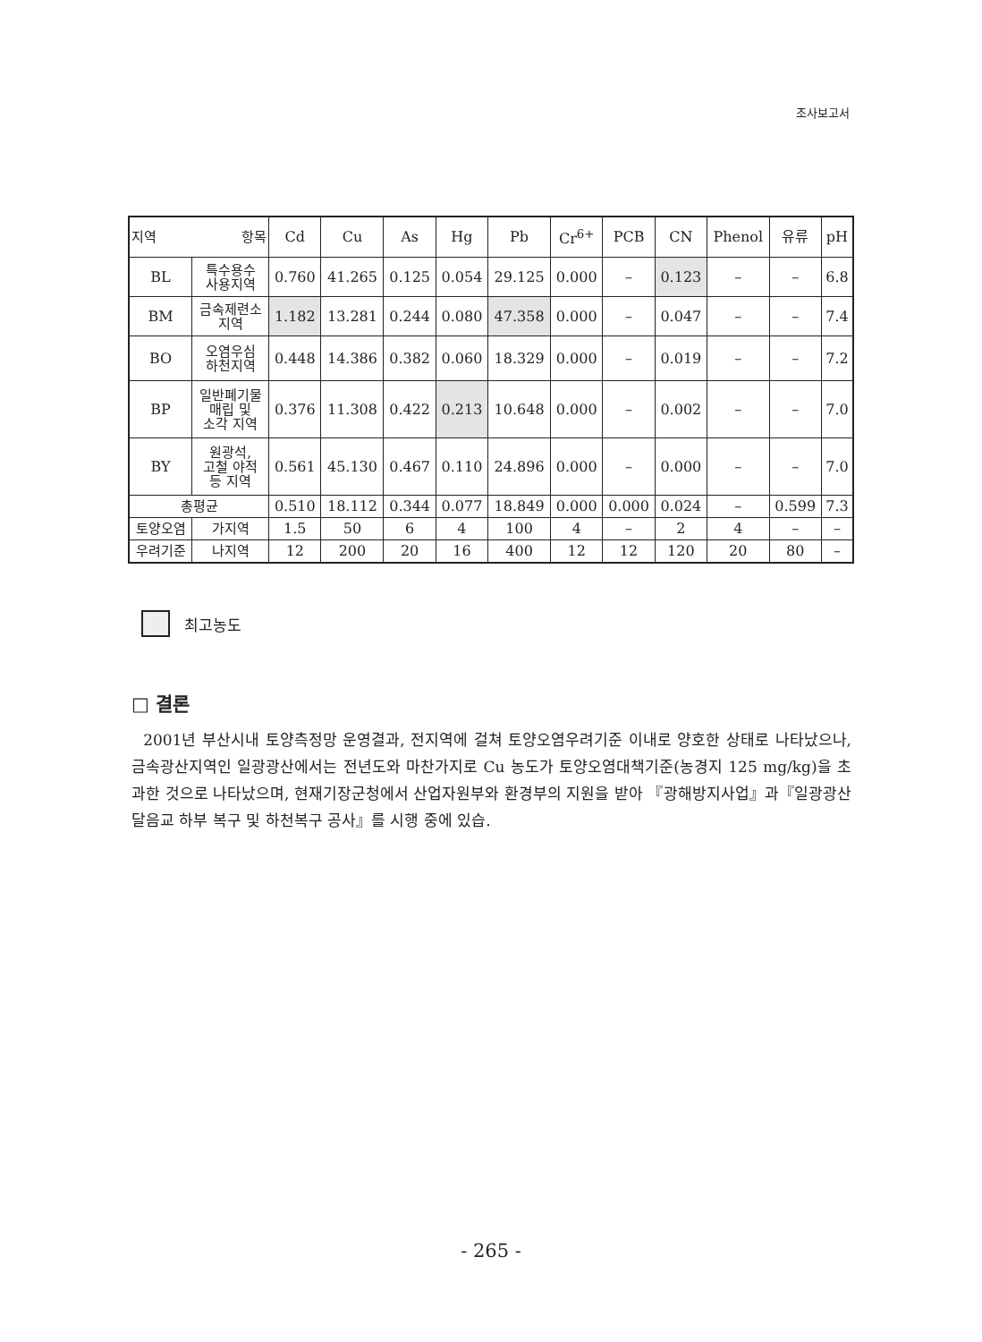조사보고서
| 지역 항목 | | Cd | Cu | As | Hg | Pb | Cr<sup>6+</sup> | PCB | CN | Phenol | 유류 | pH |
| --- | --- | --- | --- | --- | --- | --- | --- | --- | --- | --- | --- | --- |
| BL | 특수용수 사용지역 | 0.760 | 41.265 | 0.125 | 0.054 | 29.125 | 0.000 | – | 0.123 | – | – | 6.8 |
| BM | 금속제련소 지역 | 1.182 | 13.281 | 0.244 | 0.080 | 47.358 | 0.000 | – | 0.047 | – | – | 7.4 |
| BO | 오염우심 하천지역 | 0.448 | 14.386 | 0.382 | 0.060 | 18.329 | 0.000 | – | 0.019 | – | – | 7.2 |
| BP | 일반폐기물 매립 및 소각 지역 | 0.376 | 11.308 | 0.422 | 0.213 | 10.648 | 0.000 | – | 0.002 | – | – | 7.0 |
| BY | 원광석, 고철 야적 등 지역 | 0.561 | 45.130 | 0.467 | 0.110 | 24.896 | 0.000 | – | 0.000 | – | – | 7.0 |
| 총평균 | | 0.510 | 18.112 | 0.344 | 0.077 | 18.849 | 0.000 | 0.000 | 0.024 | – | 0.599 | 7.3 |
| 토양오염 | 가지역 | 1.5 | 50 | 6 | 4 | 100 | 4 | – | 2 | 4 | – | – |
| 우려기준 | 나지역 | 12 | 200 | 20 | 16 | 400 | 12 | 12 | 120 | 20 | 80 | – |
최고농도
□ 결론
2001년 부산시내 토양측정망 운영결과, 전지역에 걸쳐 토양오염우려기준 이내로 양호한 상태로 나타났으나, 금속광산지역인 일광광산에서는 전년도와 마찬가지로 Cu 농도가 토양오염대책기준(농경지 125 mg/kg)을 초과한 것으로 나타났으며, 현재기장군청에서 산업자원부와 환경부의 지원을 받아 『광해방지사업』과『일광광산 달음교 하부 복구 및 하천복구 공사』를 시행 중에 있습.
- 265 -